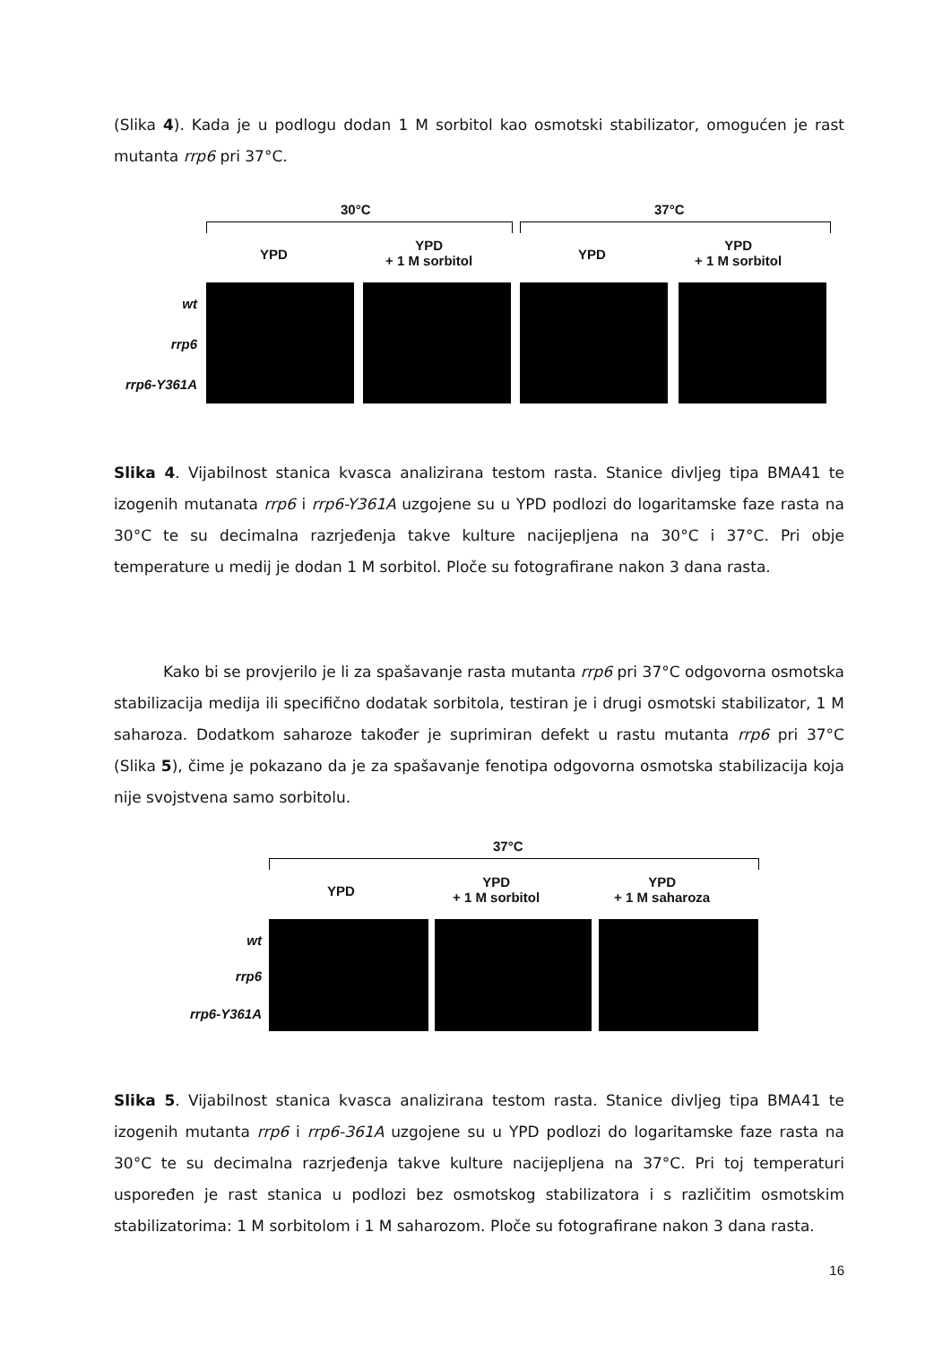(Slika 4). Kada je u podlogu dodan 1 M sorbitol kao osmotski stabilizator, omogućen je rast mutanta rrp6 pri 37°C.
30°C 37°C
YPD
YPD
+ 1 M sorbitol
YPD
YPD
+ 1 M sorbitol
wt
rrp6
rrp6-Y361A
Slika 4. Vijabilnost stanica kvasca analizirana testom rasta. Stanice divljeg tipa BMA41 te izogenih mutanata rrp6 i rrp6-Y361A uzgojene su u YPD podlozi do logaritamske faze rasta na 30°C te su decimalna razrjeđenja takve kulture nacijepljena na 30°C i 37°C. Pri obje temperature u medij je dodan 1 M sorbitol. Ploče su fotografirane nakon 3 dana rasta.
Kako bi se provjerilo je li za spašavanje rasta mutanta rrp6 pri 37°C odgovorna osmotska stabilizacija medija ili specifično dodatak sorbitola, testiran je i drugi osmotski stabilizator, 1 M saharoza. Dodatkom saharoze također je suprimiran defekt u rastu mutanta rrp6 pri 37°C (Slika 5), čime je pokazano da je za spašavanje fenotipa odgovorna osmotska stabilizacija koja nije svojstvena samo sorbitolu.
37°C
YPD
YPD
+ 1 M sorbitol
YPD
+ 1 M saharoza
wt
rrp6
rrp6-Y361A
Slika 5. Vijabilnost stanica kvasca analizirana testom rasta. Stanice divljeg tipa BMA41 te izogenih mutanta rrp6 i rrp6-361A uzgojene su u YPD podlozi do logaritamske faze rasta na 30°C te su decimalna razrjeđenja takve kulture nacijepljena na 37°C. Pri toj temperaturi uspoređen je rast stanica u podlozi bez osmotskog stabilizatora i s različitim osmotskim stabilizatorima: 1 M sorbitolom i 1 M saharozom. Ploče su fotografirane nakon 3 dana rasta.
16